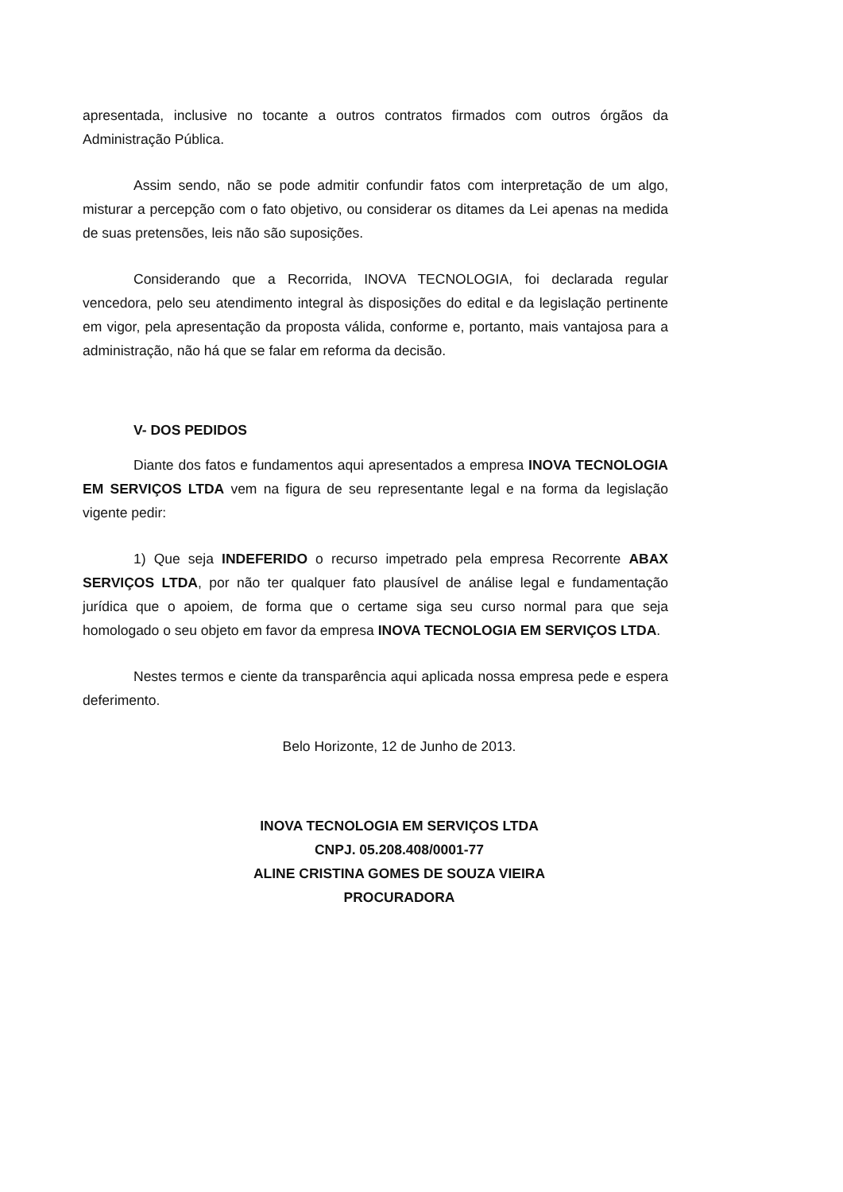apresentada, inclusive no tocante a outros contratos firmados com outros órgãos da Administração Pública.
Assim sendo, não se pode admitir confundir fatos com interpretação de um algo, misturar a percepção com o fato objetivo, ou considerar os ditames da Lei apenas na medida de suas pretensões, leis não são suposições.
Considerando que a Recorrida, INOVA TECNOLOGIA, foi declarada regular vencedora, pelo seu atendimento integral às disposições do edital e da legislação pertinente em vigor, pela apresentação da proposta válida, conforme e, portanto, mais vantajosa para a administração, não há que se falar em reforma da decisão.
V- DOS PEDIDOS
Diante dos fatos e fundamentos aqui apresentados a empresa INOVA TECNOLOGIA EM SERVIÇOS LTDA vem na figura de seu representante legal e na forma da legislação vigente pedir:
1) Que seja INDEFERIDO o recurso impetrado pela empresa Recorrente ABAX SERVIÇOS LTDA, por não ter qualquer fato plausível de análise legal e fundamentação jurídica que o apoiem, de forma que o certame siga seu curso normal para que seja homologado o seu objeto em favor da empresa INOVA TECNOLOGIA EM SERVIÇOS LTDA.
Nestes termos e ciente da transparência aqui aplicada nossa empresa pede e espera deferimento.
Belo Horizonte, 12 de Junho de 2013.
INOVA TECNOLOGIA EM SERVIÇOS LTDA
CNPJ. 05.208.408/0001-77
ALINE CRISTINA GOMES DE SOUZA VIEIRA
PROCURADORA